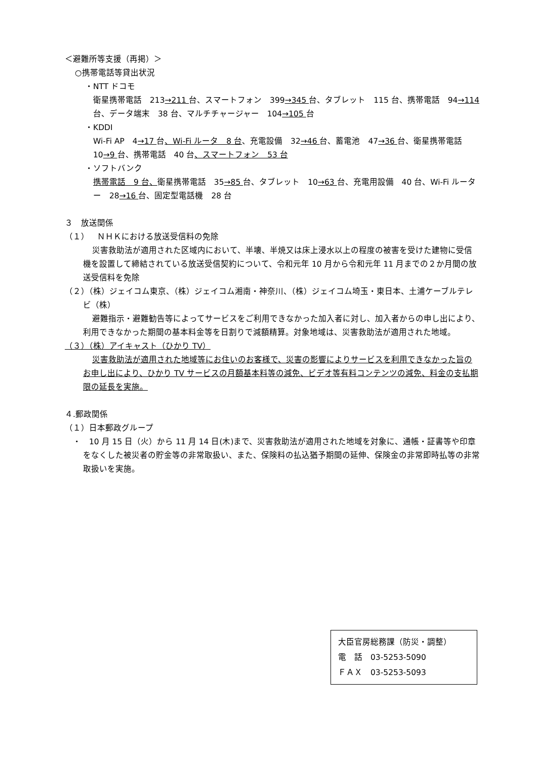＜避難所等支援（再掲）＞
○携帯電話等貸出状況
・NTT ドコモ
衛星携帯電話　213→211 台、スマートフォン　399→345 台、タブレット　115 台、携帯電話　94→114 台、データ端末　38 台、マルチチャージャー　104→105 台
・KDDI
Wi-Fi AP　4→17 台、Wi-Fi ルータ　8 台、充電設備　32→46 台、蓄電池　47→36 台、衛星携帯電話　10→9 台、携帯電話　40 台、スマートフォン　53 台
・ソフトバンク
携帯電話　9 台、衛星携帯電話　35→85 台、タブレット　10→63 台、充電用設備　40 台、Wi-Fi ルーター　28→16 台、固定型電話機　28 台
３　放送関係
（１）　ＮＨＫにおける放送受信料の免除
災害救助法が適用された区域内において、半壊、半焼又は床上浸水以上の程度の被害を受けた建物に受信機を設置して締結されている放送受信契約について、令和元年 10 月から令和元年 11 月までの２か月間の放送受信料を免除
（２）（株）ジェイコム東京、（株）ジェイコム湘南・神奈川、（株）ジェイコム埼玉・東日本、土浦ケーブルテレビ（株）
避難指示・避難勧告等によってサービスをご利用できなかった加入者に対し、加入者からの申し出により、利用できなかった期間の基本料金等を日割りで減額精算。対象地域は、災害救助法が適用された地域。
（３）（株）アイキャスト（ひかり TV）
災害救助法が適用された地域等にお住いのお客様で、災害の影響によりサービスを利用できなかった旨のお申し出により、ひかり TV サービスの月額基本料等の減免、ビデオ等有料コンテンツの減免、料金の支払期限の延長を実施。
４.郵政関係
（１）日本郵政グループ
・　10 月 15 日（火）から 11 月 14 日(木)まで、災害救助法が適用された地域を対象に、通帳・証書等や印章をなくした被災者の貯金等の非常取扱い、また、保険料の払込猶予期間の延伸、保険金の非常即時払等の非常取扱いを実施。
大臣官房総務課（防災・調整）
電　話　03-5253-5090
ＦＡＸ　03-5253-5093